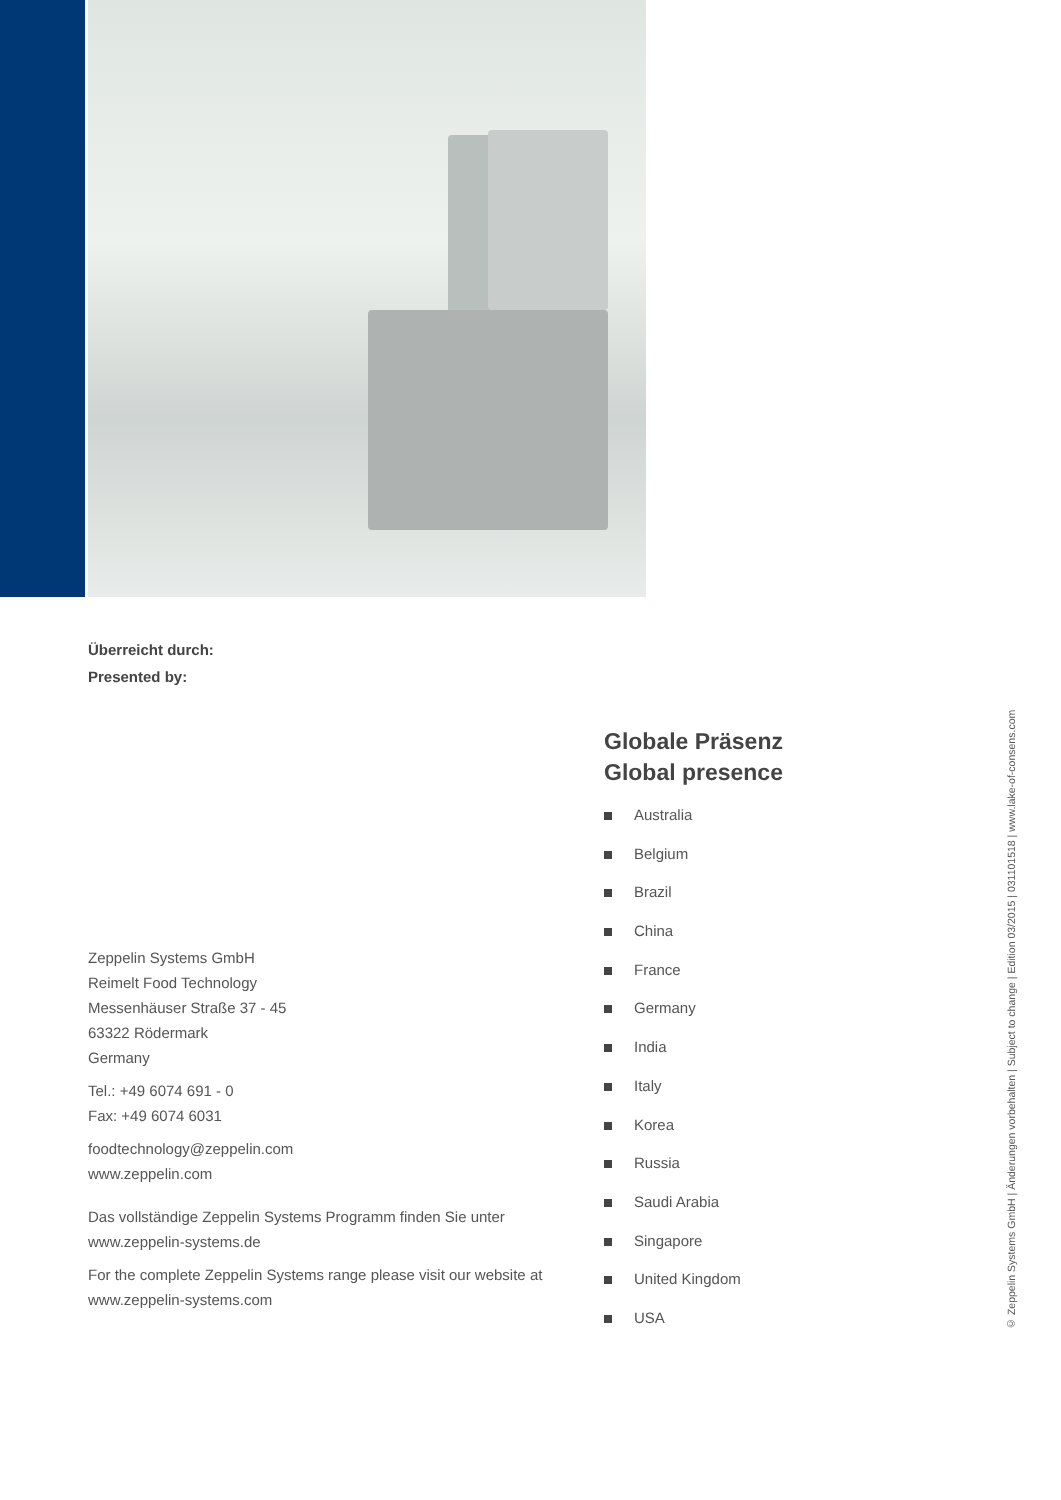Überreicht durch:
Presented by:
Zeppelin Systems GmbH
Reimelt Food Technology
Messenhäuser Straße 37 - 45
63322 Rödermark
Germany
Tel.: +49 6074 691 - 0
Fax: +49 6074 6031
foodtechnology@zeppelin.com
www.zeppelin.com
Das vollständige Zeppelin Systems Programm finden Sie unter
www.zeppelin-systems.de
For the complete Zeppelin Systems range please visit our website at
www.zeppelin-systems.com
Globale Präsenz
Global presence
Australia
Belgium
Brazil
China
France
Germany
India
Italy
Korea
Russia
Saudi Arabia
Singapore
United Kingdom
USA
© Zeppelin Systems GmbH | Änderungen vorbehalten | Subject to change | Edition 03/2015 | 031101518 | www.lake-of-consens.com